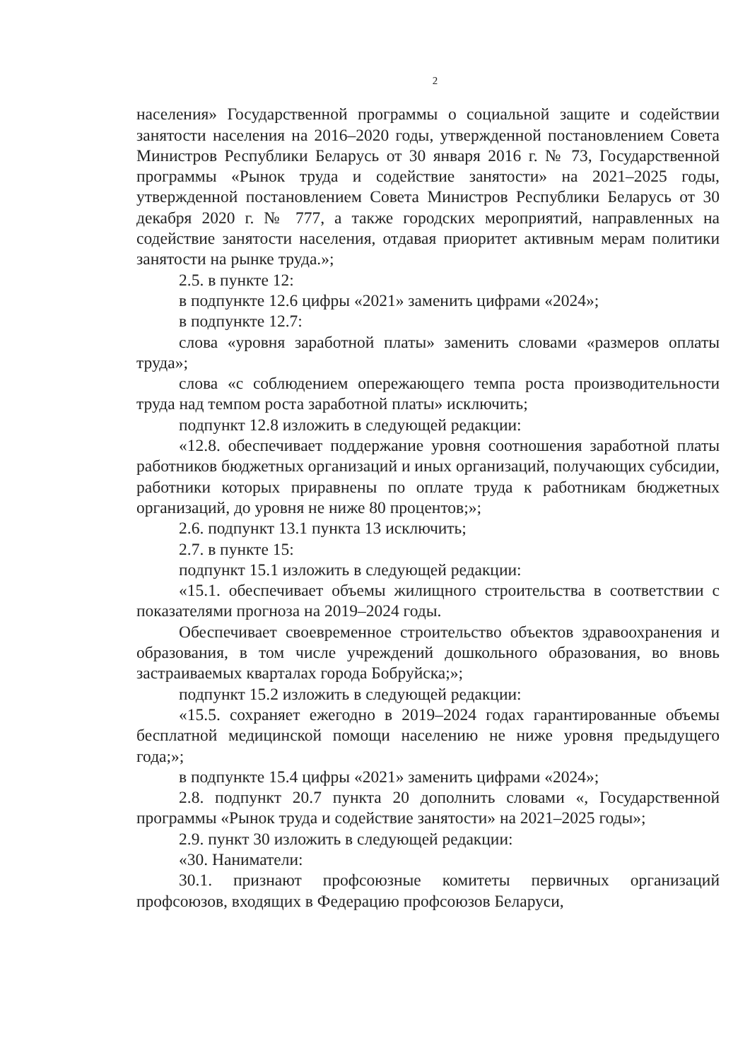2
населения» Государственной программы о социальной защите и содействии занятости населения на 2016–2020 годы, утвержденной постановлением Совета Министров Республики Беларусь от 30 января 2016 г. № 73, Государственной программы «Рынок труда и содействие занятости» на 2021–2025 годы, утвержденной постановлением Совета Министров Республики Беларусь от 30 декабря 2020 г. № 777, а также городских мероприятий, направленных на содействие занятости населения, отдавая приоритет активным мерам политики занятости на рынке труда.»;
2.5. в пункте 12:
в подпункте 12.6 цифры «2021» заменить цифрами «2024»;
в подпункте 12.7:
слова «уровня заработной платы» заменить словами «размеров оплаты труда»;
слова «с соблюдением опережающего темпа роста производительности труда над темпом роста заработной платы» исключить;
подпункт 12.8 изложить в следующей редакции:
«12.8. обеспечивает поддержание уровня соотношения заработной платы работников бюджетных организаций и иных организаций, получающих субсидии, работники которых приравнены по оплате труда к работникам бюджетных организаций, до уровня не ниже 80 процентов;»;
2.6. подпункт 13.1 пункта 13 исключить;
2.7. в пункте 15:
подпункт 15.1 изложить в следующей редакции:
«15.1. обеспечивает объемы жилищного строительства в соответствии с показателями прогноза на 2019–2024 годы.
Обеспечивает своевременное строительство объектов здравоохранения и образования, в том числе учреждений дошкольного образования, во вновь застраиваемых кварталах города Бобруйска;»;
подпункт 15.2 изложить в следующей редакции:
«15.5. сохраняет ежегодно в 2019–2024 годах гарантированные объемы бесплатной медицинской помощи населению не ниже уровня предыдущего года;»;
в подпункте 15.4 цифры «2021» заменить цифрами «2024»;
2.8. подпункт 20.7 пункта 20 дополнить словами «, Государственной программы «Рынок труда и содействие занятости» на 2021–2025 годы»;
2.9. пункт 30 изложить в следующей редакции:
«30. Наниматели:
30.1. признают профсоюзные комитеты первичных организаций профсоюзов, входящих в Федерацию профсоюзов Беларуси,